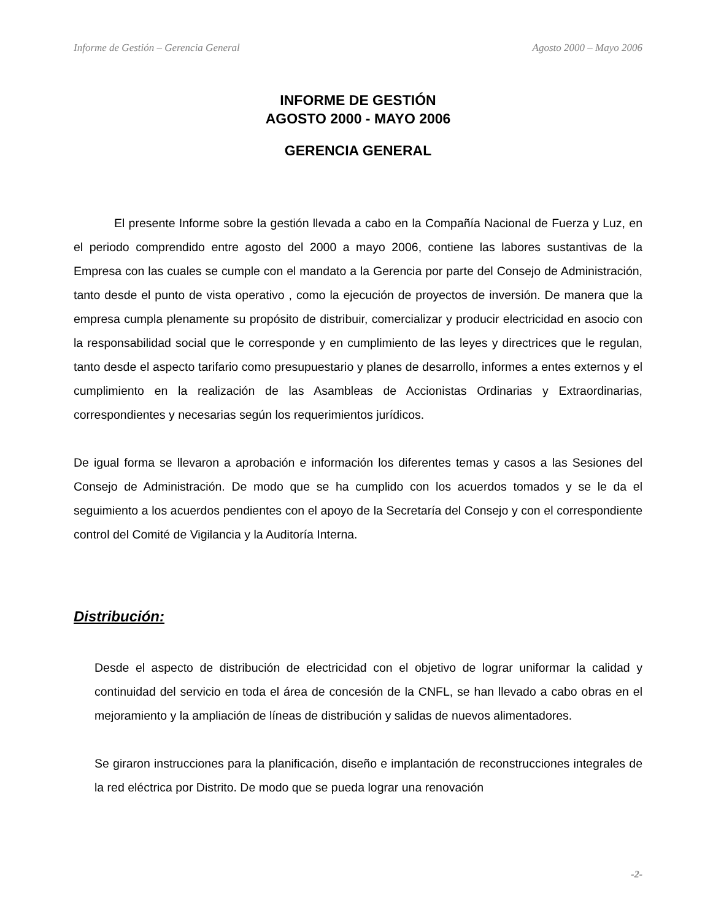Informe de Gestión – Gerencia General Agosto 2000 – Mayo 2006
INFORME DE GESTIÓN
AGOSTO 2000 - MAYO 2006
GERENCIA GENERAL
El presente Informe sobre la gestión llevada a cabo en la Compañía Nacional de Fuerza y Luz, en el periodo comprendido entre agosto del 2000 a mayo 2006, contiene las labores sustantivas de la Empresa con las cuales se cumple con el mandato a la Gerencia por parte del Consejo de Administración, tanto desde el punto de vista operativo , como la ejecución de proyectos de inversión. De manera que la empresa cumpla plenamente su propósito de distribuir, comercializar y producir electricidad en asocio con la responsabilidad social que le corresponde y en cumplimiento de las leyes y directrices que le regulan, tanto desde el aspecto tarifario como presupuestario y planes de desarrollo, informes a entes externos y el cumplimiento en la realización de las Asambleas de Accionistas Ordinarias y Extraordinarias, correspondientes y necesarias según los requerimientos jurídicos.
De igual forma se llevaron a aprobación e información los diferentes temas y casos a las Sesiones del Consejo de Administración. De modo que se ha cumplido con los acuerdos tomados y se le da el seguimiento a los acuerdos pendientes con el apoyo de la Secretaría del Consejo y con el correspondiente control del Comité de Vigilancia y la Auditoría Interna.
Distribución:
Desde el aspecto de distribución de electricidad con el objetivo de lograr uniformar la calidad y continuidad del servicio en toda el área de concesión de la CNFL, se han llevado a cabo obras en el mejoramiento y la ampliación de líneas de distribución y salidas de nuevos alimentadores.
Se giraron instrucciones para la planificación, diseño e implantación de reconstrucciones integrales de la red eléctrica por Distrito. De modo que se pueda lograr una renovación
-2-